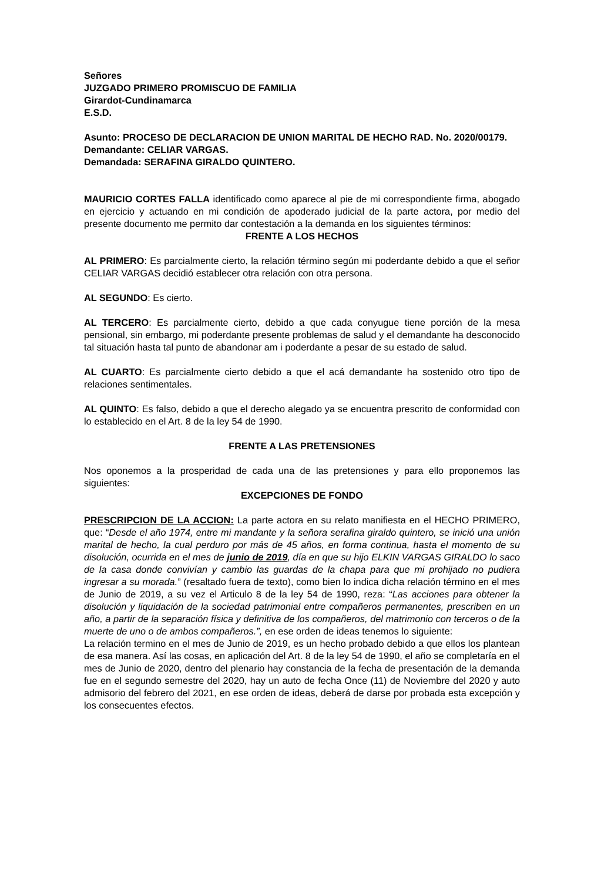Señores
JUZGADO PRIMERO PROMISCUO DE FAMILIA
Girardot-Cundinamarca
E.S.D.
Asunto: PROCESO DE DECLARACION DE UNION MARITAL DE HECHO RAD. No. 2020/00179.
Demandante: CELIAR VARGAS.
Demandada: SERAFINA GIRALDO QUINTERO.
MAURICIO CORTES FALLA identificado como aparece al pie de mi correspondiente firma, abogado en ejercicio y actuando en mi condición de apoderado judicial de la parte actora, por medio del presente documento me permito dar contestación a la demanda en los siguientes términos:
FRENTE A LOS HECHOS
AL PRIMERO: Es parcialmente cierto, la relación término según mi poderdante debido a que el señor CELIAR VARGAS decidió establecer otra relación con otra persona.
AL SEGUNDO: Es cierto.
AL TERCERO: Es parcialmente cierto, debido a que cada conyugue tiene porción de la mesa pensional, sin embargo, mi poderdante presente problemas de salud y el demandante ha desconocido tal situación hasta tal punto de abandonar am i poderdante a pesar de su estado de salud.
AL CUARTO: Es parcialmente cierto debido a que el acá demandante ha sostenido otro tipo de relaciones sentimentales.
AL QUINTO: Es falso, debido a que el derecho alegado ya se encuentra prescrito de conformidad con lo establecido en el Art. 8 de la ley 54 de 1990.
FRENTE A LAS PRETENSIONES
Nos oponemos a la prosperidad de cada una de las pretensiones y para ello proponemos las siguientes:
EXCEPCIONES DE FONDO
PRESCRIPCION DE LA ACCION: La parte actora en su relato manifiesta en el HECHO PRIMERO, que: “Desde el año 1974, entre mi mandante y la señora serafina giraldo quintero, se inició una unión marital de hecho, la cual perduro por más de 45 años, en forma continua, hasta el momento de su disolución, ocurrida en el mes de junio de 2019, día en que su hijo ELKIN VARGAS GIRALDO lo saco de la casa donde convivían y cambio las guardas de la chapa para que mi prohijado no pudiera ingresar a su morada.” (resaltado fuera de texto), como bien lo indica dicha relación término en el mes de Junio de 2019, a su vez el Articulo 8 de la ley 54 de 1990, reza: “Las acciones para obtener la disolución y liquidación de la sociedad patrimonial entre compañeros permanentes, prescriben en un año, a partir de la separación física y definitiva de los compañeros, del matrimonio con terceros o de la muerte de uno o de ambos compañeros.”, en ese orden de ideas tenemos lo siguiente:
La relación termino en el mes de Junio de 2019, es un hecho probado debido a que ellos los plantean de esa manera. Así las cosas, en aplicación del Art. 8 de la ley 54 de 1990, el año se completaría en el mes de Junio de 2020, dentro del plenario hay constancia de la fecha de presentación de la demanda fue en el segundo semestre del 2020, hay un auto de fecha Once (11) de Noviembre del 2020 y auto admisorio del febrero del 2021, en ese orden de ideas, deberá de darse por probada esta excepción y los consecuentes efectos.